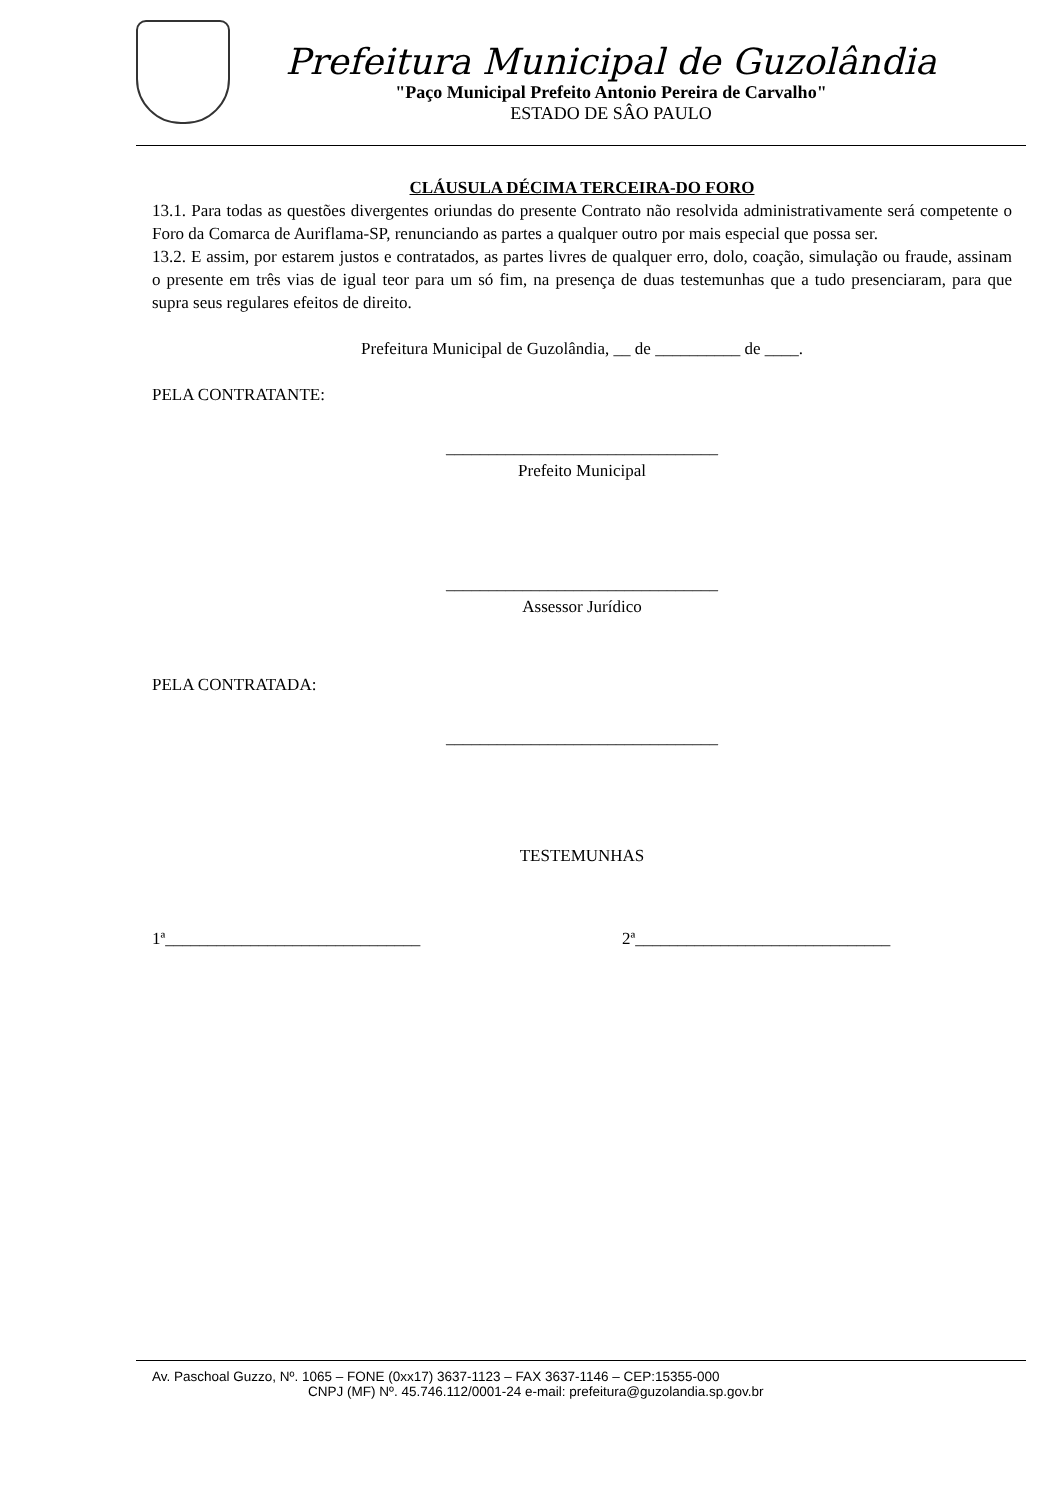Prefeitura Municipal de Guzolândia
"Paço Municipal Prefeito Antonio Pereira de Carvalho"
ESTADO DE SÂO PAULO
CLÁUSULA DÉCIMA TERCEIRA-DO FORO
13.1. Para todas as questões divergentes oriundas do presente Contrato não resolvida administrativamente será competente o Foro da Comarca de Auriflama-SP, renunciando as partes a qualquer outro por mais especial que possa ser.
13.2. E assim, por estarem justos e contratados, as partes livres de qualquer erro, dolo, coação, simulação ou fraude, assinam o presente em três vias de igual teor para um só fim, na presença de duas testemunhas que a tudo presenciaram, para que supra seus regulares efeitos de direito.
Prefeitura Municipal de Guzolândia, __ de __________ de ____.
PELA CONTRATANTE:
________________________________
Prefeito Municipal
________________________________
Assessor Jurídico
PELA CONTRATADA:
________________________________
TESTEMUNHAS
1ª______________________________ 2ª______________________________
Av. Paschoal Guzzo, Nº. 1065 – FONE (0xx17) 3637-1123 – FAX 3637-1146 – CEP:15355-000
CNPJ (MF) Nº. 45.746.112/0001-24 e-mail: prefeitura@guzolandia.sp.gov.br